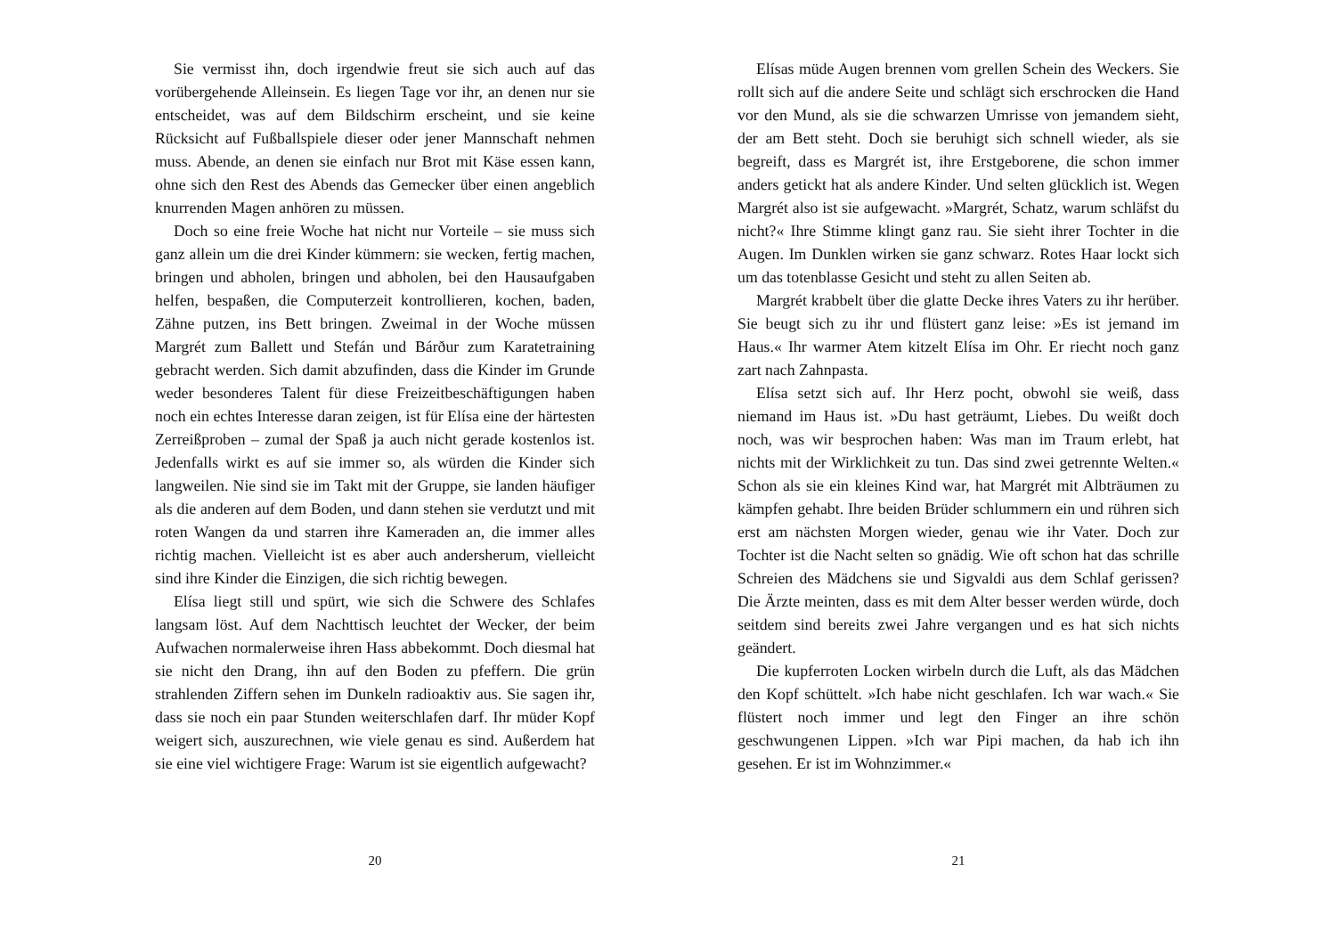Sie vermisst ihn, doch irgendwie freut sie sich auch auf das vorübergehende Alleinsein. Es liegen Tage vor ihr, an denen nur sie entscheidet, was auf dem Bildschirm erscheint, und sie keine Rücksicht auf Fußballspiele dieser oder jener Mannschaft nehmen muss. Abende, an denen sie einfach nur Brot mit Käse essen kann, ohne sich den Rest des Abends das Gemecker über einen angeblich knurrenden Magen anhören zu müssen.
Doch so eine freie Woche hat nicht nur Vorteile – sie muss sich ganz allein um die drei Kinder kümmern: sie wecken, fertig machen, bringen und abholen, bringen und abholen, bei den Hausaufgaben helfen, bespaßen, die Computerzeit kontrollieren, kochen, baden, Zähne putzen, ins Bett bringen. Zweimal in der Woche müssen Margrét zum Ballett und Stefán und Bárður zum Karatetraining gebracht werden. Sich damit abzufinden, dass die Kinder im Grunde weder besonderes Talent für diese Freizeitbeschäftigungen haben noch ein echtes Interesse daran zeigen, ist für Elísa eine der härtesten Zerreißproben – zumal der Spaß ja auch nicht gerade kostenlos ist. Jedenfalls wirkt es auf sie immer so, als würden die Kinder sich langweilen. Nie sind sie im Takt mit der Gruppe, sie landen häufiger als die anderen auf dem Boden, und dann stehen sie verdutzt und mit roten Wangen da und starren ihre Kameraden an, die immer alles richtig machen. Vielleicht ist es aber auch andersherum, vielleicht sind ihre Kinder die Einzigen, die sich richtig bewegen.
Elísa liegt still und spürt, wie sich die Schwere des Schlafes langsam löst. Auf dem Nachttisch leuchtet der Wecker, der beim Aufwachen normalerweise ihren Hass abbekommt. Doch diesmal hat sie nicht den Drang, ihn auf den Boden zu pfeffern. Die grün strahlenden Ziffern sehen im Dunkeln radioaktiv aus. Sie sagen ihr, dass sie noch ein paar Stunden weiterschlafen darf. Ihr müder Kopf weigert sich, auszurechnen, wie viele genau es sind. Außerdem hat sie eine viel wichtigere Frage: Warum ist sie eigentlich aufgewacht?
20
Elísas müde Augen brennen vom grellen Schein des Weckers. Sie rollt sich auf die andere Seite und schlägt sich erschrocken die Hand vor den Mund, als sie die schwarzen Umrisse von jemandem sieht, der am Bett steht. Doch sie beruhigt sich schnell wieder, als sie begreift, dass es Margrét ist, ihre Erstgeborene, die schon immer anders getickt hat als andere Kinder. Und selten glücklich ist. Wegen Margrét also ist sie aufgewacht. »Margrét, Schatz, warum schläfst du nicht?« Ihre Stimme klingt ganz rau. Sie sieht ihrer Tochter in die Augen. Im Dunklen wirken sie ganz schwarz. Rotes Haar lockt sich um das totenblasse Gesicht und steht zu allen Seiten ab.
Margrét krabbelt über die glatte Decke ihres Vaters zu ihr herüber. Sie beugt sich zu ihr und flüstert ganz leise: »Es ist jemand im Haus.« Ihr warmer Atem kitzelt Elísa im Ohr. Er riecht noch ganz zart nach Zahnpasta.
Elísa setzt sich auf. Ihr Herz pocht, obwohl sie weiß, dass niemand im Haus ist. »Du hast geträumt, Liebes. Du weißt doch noch, was wir besprochen haben: Was man im Traum erlebt, hat nichts mit der Wirklichkeit zu tun. Das sind zwei getrennte Welten.« Schon als sie ein kleines Kind war, hat Margrét mit Albträumen zu kämpfen gehabt. Ihre beiden Brüder schlummern ein und rühren sich erst am nächsten Morgen wieder, genau wie ihr Vater. Doch zur Tochter ist die Nacht selten so gnädig. Wie oft schon hat das schrille Schreien des Mädchens sie und Sigvaldi aus dem Schlaf gerissen? Die Ärzte meinten, dass es mit dem Alter besser werden würde, doch seitdem sind bereits zwei Jahre vergangen und es hat sich nichts geändert.
Die kupferroten Locken wirbeln durch die Luft, als das Mädchen den Kopf schüttelt. »Ich habe nicht geschlafen. Ich war wach.« Sie flüstert noch immer und legt den Finger an ihre schön geschwungenen Lippen. »Ich war Pipi machen, da hab ich ihn gesehen. Er ist im Wohnzimmer.«
21